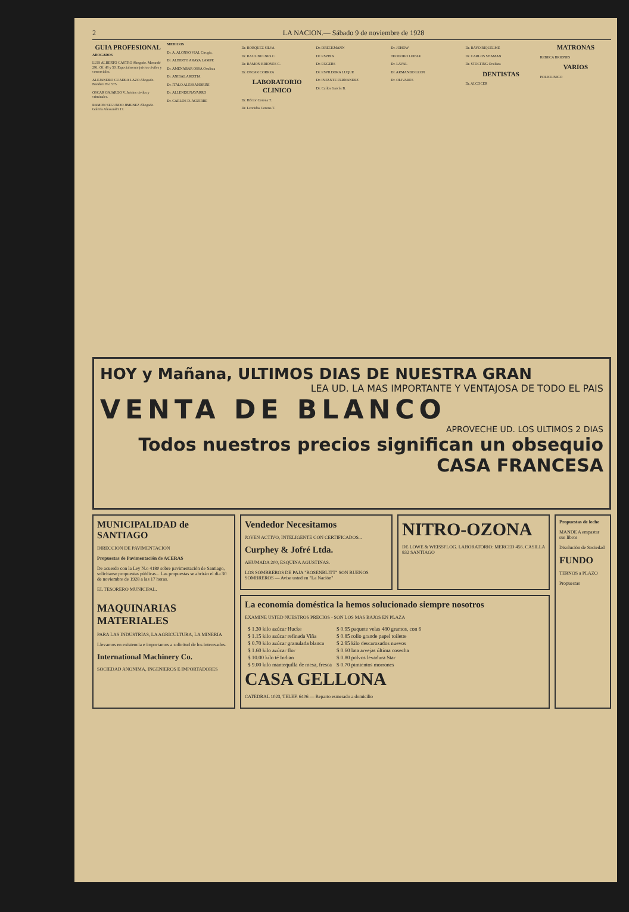2 LA NACION.— Sábado 9 de noviembre de 1928
GUIA PROFESIONAL
ABOGADOS
LUIS ALBERTO CASTRO Abogado. Morandé 291. Of. 48 y 50. Especialmente juicios civiles y comerciales.
ALEJANDRO CUADRA LAZO Abogado. Bandera N.o 575.
OSCAR GAJARDO V. Juicios civiles y criminales.
RAMON SEGUNDO JIMENEZ Abogado. Galería Alessandri 17.
MEDICOS
Dr. A. ALONSO VIAL Cirugía.
Dr. ALBERTO ARAYA LAMPE
Dr. AMENABAR OSSA Oculista
Dr. ANIBAL ARIZTIA
Dr. ITALO ALESSANDRINI
Dr. ALLENDE NAVARRO
Dr. CARLOS D. AGUIRRE
Dr. BORQUEZ SILVA
Dr. RAUL BULNES C.
Dr. RAMON BRIONES C.
Dr. OSCAR CORREA
LABORATORIO CLINICO
Dr. Héctor Corona T.
Dr. Leonidas Corona T.
Dr. DRECKMANN
Dr. ESPINA
Dr. EGGERS
Dr. ESPILDORA LUQUE
Dr. INFANTE FERNANDEZ
Dr. Carlos Garcés B.
Dr. JOHOW
TEODORO LEIBLE
Dr. LAVAL
Dr. ARMANDO LEON
Dr. OLIVARES
Dr. RAYO RIQUELME
Dr. CARLOS SHAMAN
Dr. STOLTING Oculista
DENTISTAS
Dr. ALCOCER
MATRONAS
REBECA BRIONES
VARIOS
POLICLINICO
HOY y Mañana, ULTIMOS DIAS DE NUESTRA GRAN
LEA UD. LA MAS IMPORTANTE Y VENTAJOSA DE TODO EL PAIS
VENTA DE BLANCO
APROVECHE UD. LOS ULTIMOS 2 DIAS
Todos nuestros precios significan un obsequio CASA FRANCESA
MUNICIPALIDAD de SANTIAGO
DIRECCION DE PAVIMENTACION
Propuestas de Pavimentación de ACERAS
De acuerdo con la Ley N.o 4180 sobre pavimentación de Santiago, solicítanse propuestas públicas... Las propuestas se abrirán el día 30 de noviembre de 1928 a las 17 horas.
EL TESORERO MUNICIPAL.
MAQUINARIAS MATERIALES
PARA LAS INDUSTRIAS, LA AGRICULTURA, LA MINERIA
Llevamos en existencia e importamos a solicitud de los interesados.
International Machinery Co.
SOCIEDAD ANONIMA, INGENIEROS E IMPORTADORES
Vendedor Necesitamos
JOVEN ACTIVO, INTELIGENTE CON CERTIFICADOS...
Curphey & Jofré Ltda.
AHUMADA 200, ESQUINA AGUSTINAS.
LOS SOMBREROS DE PAJA "ROSENBLITT" SON BUENOS SOMBREROS — Avise usted en "La Nación"
NITRO-OZONA
DE LOWE & WEISSFLOG. LABORATORIO: MERCED 456. CASILLA 832 SANTIAGO
La economía doméstica la hemos solucionado siempre nosotros
EXAMINE USTED NUESTROS PRECIOS - SON LOS MAS BAJOS EN PLAZA
| $ 1.30 kilo azúcar Hucke | $ 0.95 paquete velas 480 gramos, con 6 |
| $ 1.15 kilo azúcar refinada Viña | $ 0.85 rollo grande papel toilette |
| $ 0.70 kilo azúcar granulada blanca | $ 2.95 kilo descarozados nuevos |
| $ 1.60 kilo azúcar flor | $ 0.60 lata arvejas última cosecha |
| $ 10.00 kilo té Indian | $ 0.80 polvos levadura Star |
| $ 9.00 kilo mantequilla de mesa, fresca | $ 0.70 pimientos morrones |
CASA GELLONA
CATEDRAL 1023, TELEF. 6406 — Reparto esmerado a domicilio
Propuestas de leche
MANDE A empastar sus libros
Disolución de Sociedad
FUNDO
TERNOS a PLAZO
Propuestas